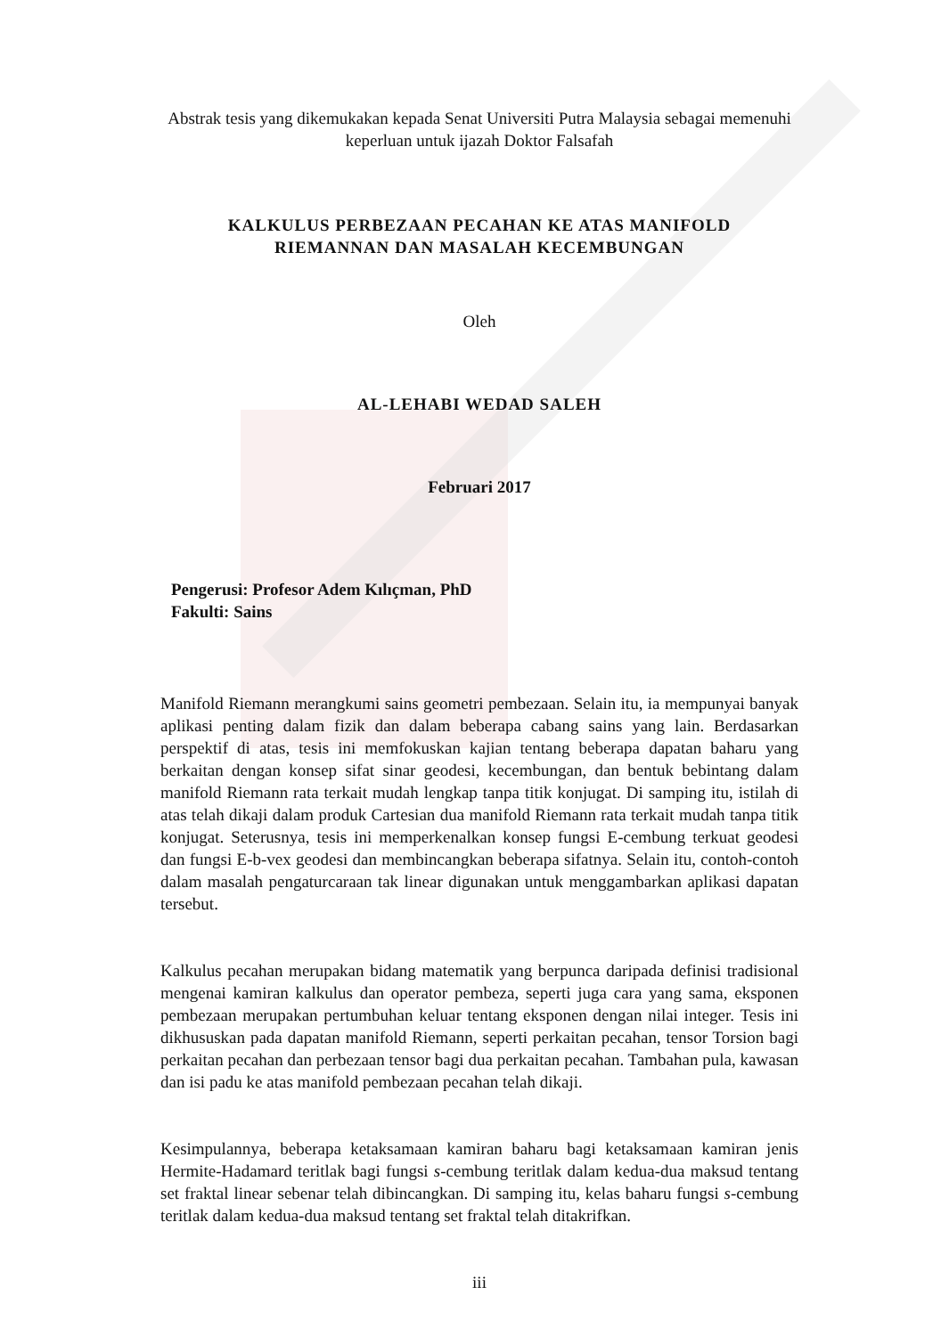Abstrak tesis yang dikemukakan kepada Senat Universiti Putra Malaysia sebagai memenuhi keperluan untuk ijazah Doktor Falsafah
KALKULUS PERBEZAAN PECAHAN KE ATAS MANIFOLD
RIEMANNAN DAN MASALAH KECEMBUNGAN
Oleh
AL-LEHABI WEDAD SALEH
Februari 2017
Pengerusi: Profesor Adem Kılıçman, PhD
Fakulti: Sains
Manifold Riemann merangkumi sains geometri pembezaan. Selain itu, ia mempunyai banyak aplikasi penting dalam fizik dan dalam beberapa cabang sains yang lain. Berdasarkan perspektif di atas, tesis ini memfokuskan kajian tentang beberapa dapatan baharu yang berkaitan dengan konsep sifat sinar geodesi, kecembungan, dan bentuk bebintang dalam manifold Riemann rata terkait mudah lengkap tanpa titik konjugat. Di samping itu, istilah di atas telah dikaji dalam produk Cartesian dua manifold Riemann rata terkait mudah tanpa titik konjugat. Seterusnya, tesis ini memperkenalkan konsep fungsi E-cembung terkuat geodesi dan fungsi E-b-vex geodesi dan membincangkan beberapa sifatnya. Selain itu, contoh-contoh dalam masalah pengaturcaraan tak linear digunakan untuk menggambarkan aplikasi dapatan tersebut.
Kalkulus pecahan merupakan bidang matematik yang berpunca daripada definisi tradisional mengenai kamiran kalkulus dan operator pembeza, seperti juga cara yang sama, eksponen pembezaan merupakan pertumbuhan keluar tentang eksponen dengan nilai integer. Tesis ini dikhususkan pada dapatan manifold Riemann, seperti perkaitan pecahan, tensor Torsion bagi perkaitan pecahan dan perbezaan tensor bagi dua perkaitan pecahan. Tambahan pula, kawasan dan isi padu ke atas manifold pembezaan pecahan telah dikaji.
Kesimpulannya, beberapa ketaksamaan kamiran baharu bagi ketaksamaan kamiran jenis Hermite-Hadamard teritlak bagi fungsi s-cembung teritlak dalam kedua-dua maksud tentang set fraktal linear sebenar telah dibincangkan. Di samping itu, kelas baharu fungsi s-cembung teritlak dalam kedua-dua maksud tentang set fraktal telah ditakrifkan.
iii